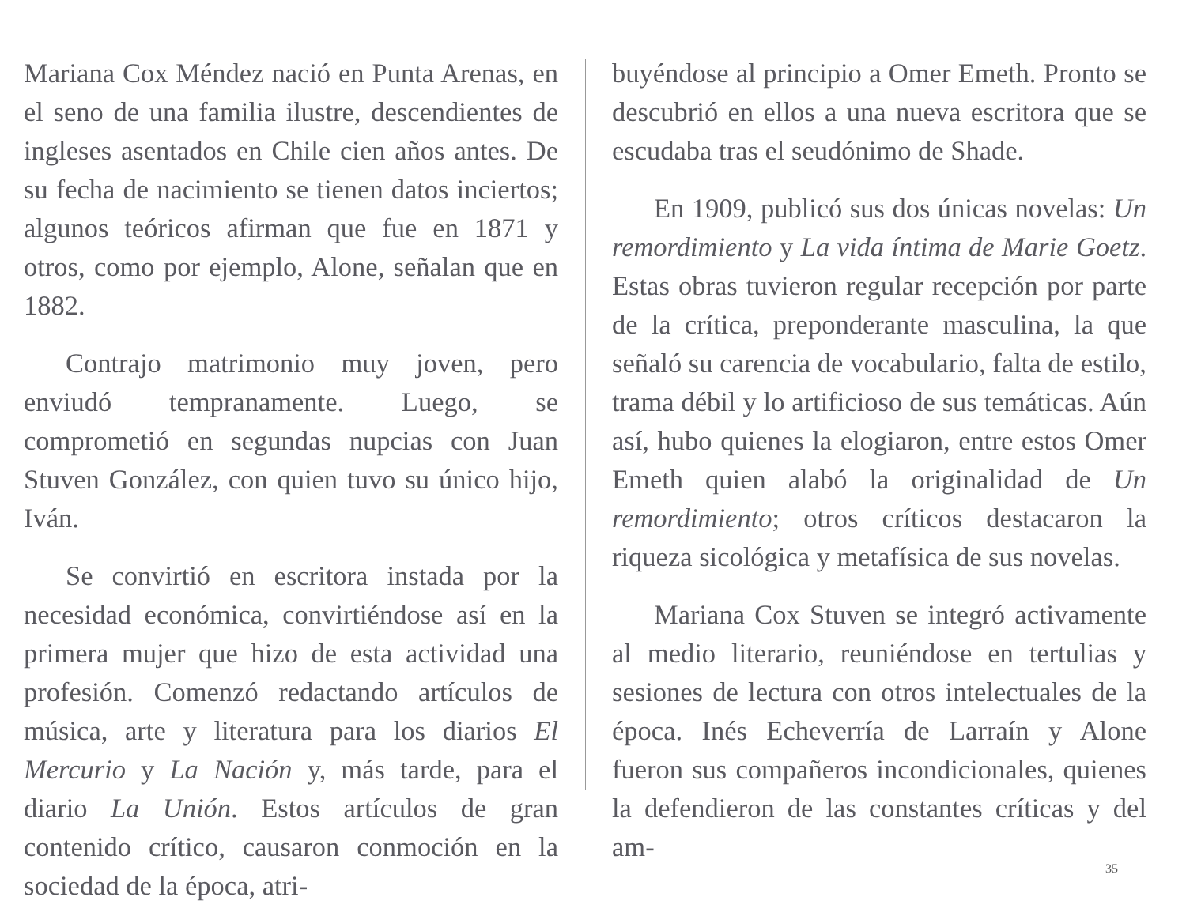Mariana Cox Méndez nació en Punta Arenas, en el seno de una familia ilustre, descendientes de ingleses asentados en Chile cien años antes. De su fecha de nacimiento se tienen datos inciertos; algunos teóricos afirman que fue en 1871 y otros, como por ejemplo, Alone, señalan que en 1882.
Contrajo matrimonio muy joven, pero enviudó tempranamente. Luego, se comprometió en segundas nupcias con Juan Stuven González, con quien tuvo su único hijo, Iván.
Se convirtió en escritora instada por la necesidad económica, convirtiéndose así en la primera mujer que hizo de esta actividad una profesión. Comenzó redactando artículos de música, arte y literatura para los diarios El Mercurio y La Nación y, más tarde, para el diario La Unión. Estos artículos de gran contenido crítico, causaron conmoción en la sociedad de la época, atri-
buyéndose al principio a Omer Emeth. Pronto se descubrió en ellos a una nueva escritora que se escudaba tras el seudónimo de Shade.
En 1909, publicó sus dos únicas novelas: Un remordimiento y La vida íntima de Marie Goetz. Estas obras tuvieron regular recepción por parte de la crítica, preponderante masculina, la que señaló su carencia de vocabulario, falta de estilo, trama débil y lo artificioso de sus temáticas. Aún así, hubo quienes la elogiaron, entre estos Omer Emeth quien alabó la originalidad de Un remordimiento; otros críticos destacaron la riqueza sicológica y metafísica de sus novelas.
Mariana Cox Stuven se integró activamente al medio literario, reuniéndose en tertulias y sesiones de lectura con otros intelectuales de la época. Inés Echeverría de Larraín y Alone fueron sus compañeros incondicionales, quienes la defendieron de las constantes críticas y del am-
35